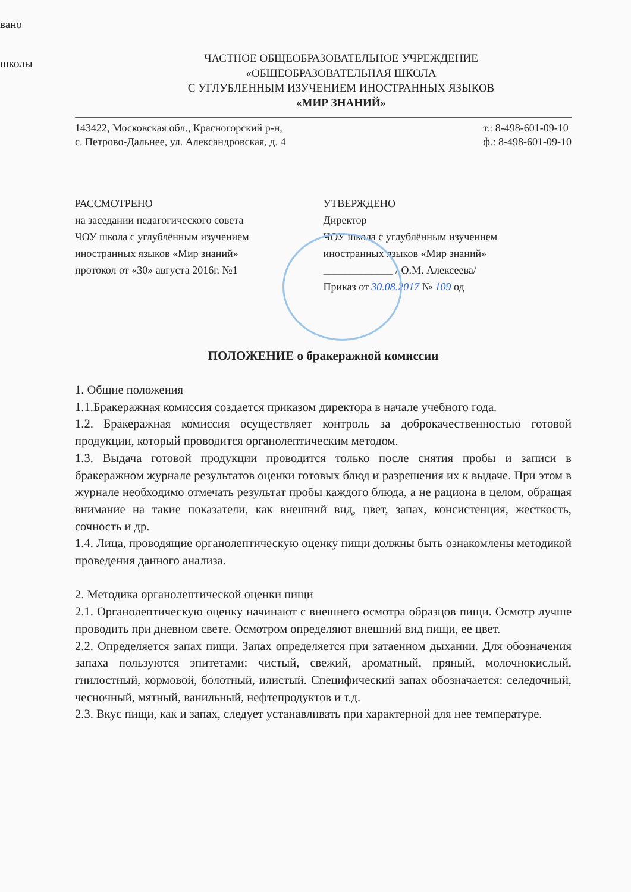вано
школы
ЧАСТНОЕ ОБЩЕОБРАЗОВАТЕЛЬНОЕ УЧРЕЖДЕНИЕ
«ОБЩЕОБРАЗОВАТЕЛЬНАЯ ШКОЛА
С УГЛУБЛЕННЫМ ИЗУЧЕНИЕМ ИНОСТРАННЫХ ЯЗЫКОВ
«МИР ЗНАНИЙ»
143422, Московская обл., Красногорский р-н,
с. Петрово-Дальнее, ул. Александровская, д. 4
т.: 8-498-601-09-10
ф.: 8-498-601-09-10
РАССМОТРЕНО
на заседании педагогического совета
ЧОУ школа с углублённым изучением
иностранных языков «Мир знаний»
протокол от «30» августа 2016г. №1
УТВЕРЖДЕНО
Директор
ЧОУ школа с углублённым изучением
иностранных языков «Мир знаний»
_____________ / О.М. Алексеева/
Приказ от 30.08.2017 № 109 од
ПОЛОЖЕНИЕ о бракеражной комиссии
1. Общие положения
1.1.Бракеражная комиссия создается приказом директора в начале учебного года.
1.2. Бракеражная комиссия осуществляет контроль за доброкачественностью готовой продукции, который проводится органолептическим методом.
1.3. Выдача готовой продукции проводится только после снятия пробы и записи в бракеражном журнале результатов оценки готовых блюд и разрешения их к выдаче. При этом в журнале необходимо отмечать результат пробы каждого блюда, а не рациона в целом, обращая внимание на такие показатели, как внешний вид, цвет, запах, консистенция, жесткость, сочность и др.
1.4. Лица, проводящие органолептическую оценку пищи должны быть ознакомлены методикой проведения данного анализа.
2. Методика органолептической оценки пищи
2.1. Органолептическую оценку начинают с внешнего осмотра образцов пищи. Осмотр лучше проводить при дневном свете. Осмотром определяют внешний вид пищи, ее цвет.
2.2. Определяется запах пищи. Запах определяется при затаенном дыхании. Для обозначения запаха пользуются эпитетами: чистый, свежий, ароматный, пряный, молочнокислый, гнилостный, кормовой, болотный, илистый. Специфический запах обозначается: селедочный, чесночный, мятный, ванильный, нефтепродуктов и т.д.
2.3. Вкус пищи, как и запах, следует устанавливать при характерной для нее температуре.